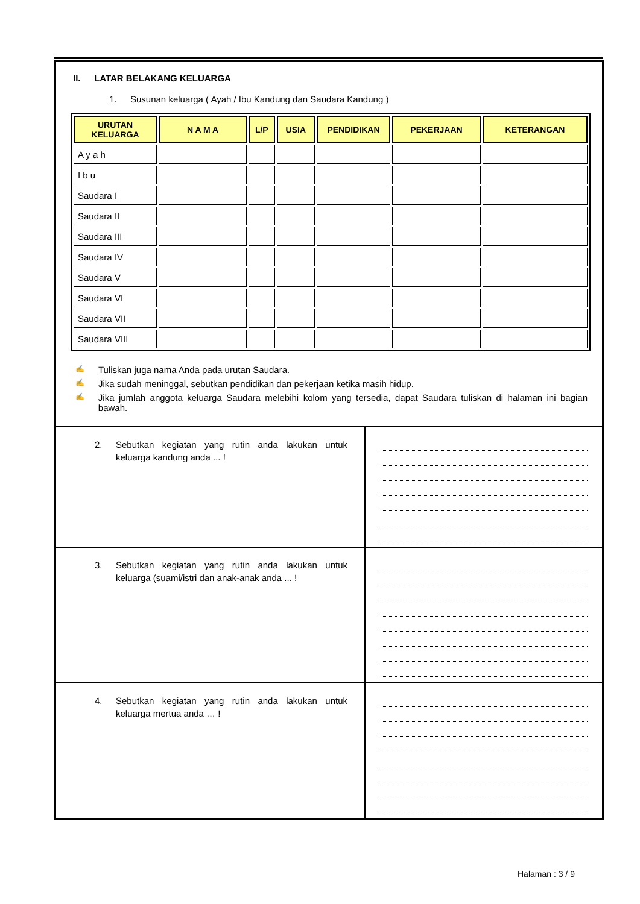II. LATAR BELAKANG KELUARGA
1. Susunan keluarga ( Ayah / Ibu Kandung dan Saudara Kandung )
| URUTAN KELUARGA | N A M A | L/P | USIA | PENDIDIKAN | PEKERJAAN | KETERANGAN |
| --- | --- | --- | --- | --- | --- | --- |
| A y a h | | | | | | |
| I b u | | | | | | |
| Saudara I | | | | | | |
| Saudara II | | | | | | |
| Saudara III | | | | | | |
| Saudara IV | | | | | | |
| Saudara V | | | | | | |
| Saudara VI | | | | | | |
| Saudara VII | | | | | | |
| Saudara VIII | | | | | | |
✍ Tuliskan juga nama Anda pada urutan Saudara.
✍ Jika sudah meninggal, sebutkan pendidikan dan pekerjaan ketika masih hidup.
✍ Jika jumlah anggota keluarga Saudara melebihi kolom yang tersedia, dapat Saudara tuliskan di halaman ini bagian bawah.
2. Sebutkan kegiatan yang rutin anda lakukan untuk keluarga kandung anda ... !
3. Sebutkan kegiatan yang rutin anda lakukan untuk keluarga (suami/istri dan anak-anak anda ... !
4. Sebutkan kegiatan yang rutin anda lakukan untuk keluarga mertua anda … !
Halaman : 3 / 9